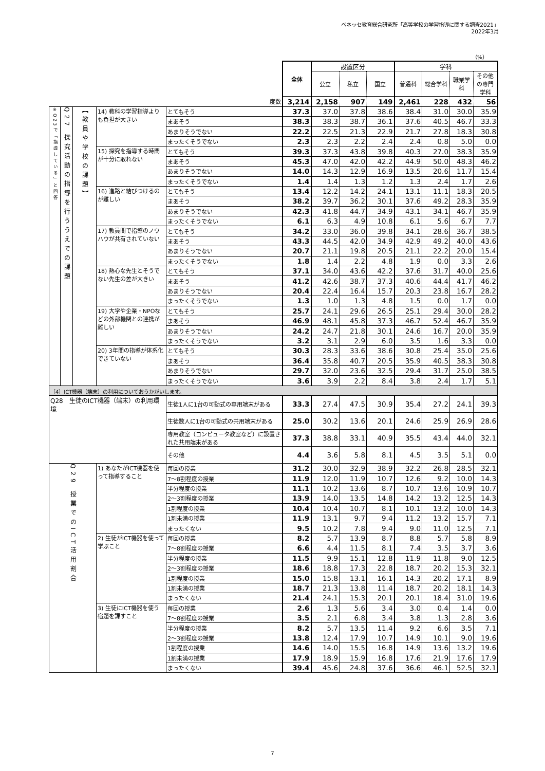ベネッセ教育総合研究所「高等学校の学習指導に関する調査2021」
2022年3月
（%）
| | | | | | 全体 | 設置区分 | | | 学科 | | | |
| | | | | | | 公立 | 私立 | 国立 | 普通科 | 総合学科 | 職業学科 | その他の専門学科 |
| 度数 | | | | | 3,214 | 2,158 | 907 | 149 | 2,461 | 228 | 432 | 56 |
| ※Q23で「指導している」と回答 | Q27 探究活動の指導を行ううえでの課題 | 【教員や学校の課題】 | 14) 教科の学習指導よりも負担が大きい | とてもそう | 37.3 | 37.0 | 37.8 | 38.6 | 38.4 | 31.0 | 30.0 | 35.9 |
| | | | | まあそう | 38.3 | 38.3 | 38.7 | 36.1 | 37.6 | 40.5 | 46.7 | 33.3 |
| | | | | あまりそうでない | 22.2 | 22.5 | 21.3 | 22.9 | 21.7 | 27.8 | 18.3 | 30.8 |
| | | | | まったくそうでない | 2.3 | 2.3 | 2.2 | 2.4 | 2.4 | 0.8 | 5.0 | 0.0 |
| | | | 15) 探究を指導する時間が十分に取れない | とてもそう | 39.3 | 37.3 | 43.8 | 39.8 | 40.3 | 27.0 | 38.3 | 35.9 |
| | | | | まあそう | 45.3 | 47.0 | 42.0 | 42.2 | 44.9 | 50.0 | 48.3 | 46.2 |
| | | | | あまりそうでない | 14.0 | 14.3 | 12.9 | 16.9 | 13.5 | 20.6 | 11.7 | 15.4 |
| | | | | まったくそうでない | 1.4 | 1.4 | 1.3 | 1.2 | 1.3 | 2.4 | 1.7 | 2.6 |
| | | | 16) 進路と結びつけるのが難しい | とてもそう | 13.4 | 12.2 | 14.2 | 24.1 | 13.1 | 11.1 | 18.3 | 20.5 |
| | | | | まあそう | 38.2 | 39.7 | 36.2 | 30.1 | 37.6 | 49.2 | 28.3 | 35.9 |
| | | | | あまりそうでない | 42.3 | 41.8 | 44.7 | 34.9 | 43.1 | 34.1 | 46.7 | 35.9 |
| | | | | まったくそうでない | 6.1 | 6.3 | 4.9 | 10.8 | 6.1 | 5.6 | 6.7 | 7.7 |
| | | | 17) 教員間で指導のノウハウが共有されていない | とてもそう | 34.2 | 33.0 | 36.0 | 39.8 | 34.1 | 28.6 | 36.7 | 38.5 |
| | | | | まあそう | 43.3 | 44.5 | 42.0 | 34.9 | 42.9 | 49.2 | 40.0 | 43.6 |
| | | | | あまりそうでない | 20.7 | 21.1 | 19.8 | 20.5 | 21.1 | 22.2 | 20.0 | 15.4 |
| | | | | まったくそうでない | 1.8 | 1.4 | 2.2 | 4.8 | 1.9 | 0.0 | 3.3 | 2.6 |
| | | | 18) 熱心な先生とそうでない先生の差が大きい | とてもそう | 37.1 | 34.0 | 43.6 | 42.2 | 37.6 | 31.7 | 40.0 | 25.6 |
| | | | | まあそう | 41.2 | 42.6 | 38.7 | 37.3 | 40.6 | 44.4 | 41.7 | 46.2 |
| | | | | あまりそうでない | 20.4 | 22.4 | 16.4 | 15.7 | 20.3 | 23.8 | 16.7 | 28.2 |
| | | | | まったくそうでない | 1.3 | 1.0 | 1.3 | 4.8 | 1.5 | 0.0 | 1.7 | 0.0 |
| | | | 19) 大学や企業・NPOなどの外部機関との連携が難しい | とてもそう | 25.7 | 24.1 | 29.6 | 26.5 | 25.1 | 29.4 | 30.0 | 28.2 |
| | | | | まあそう | 46.9 | 48.1 | 45.8 | 37.3 | 46.7 | 52.4 | 46.7 | 35.9 |
| | | | | あまりそうでない | 24.2 | 24.7 | 21.8 | 30.1 | 24.6 | 16.7 | 20.0 | 35.9 |
| | | | | まったくそうでない | 3.2 | 3.1 | 2.9 | 6.0 | 3.5 | 1.6 | 3.3 | 0.0 |
| | | | 20) 3年間の指導が体系化できていない | とてもそう | 30.3 | 28.3 | 33.6 | 38.6 | 30.8 | 25.4 | 35.0 | 25.6 |
| | | | | まあそう | 36.4 | 35.8 | 40.7 | 20.5 | 35.9 | 40.5 | 38.3 | 30.8 |
| | | | | あまりそうでない | 29.7 | 32.0 | 23.6 | 32.5 | 29.4 | 31.7 | 25.0 | 38.5 |
| | | | | まったくそうでない | 3.6 | 3.9 | 2.2 | 8.4 | 3.8 | 2.4 | 1.7 | 5.1 |
| ［4］ICT機器（端末）の利用についておうかがいします。 | | | | | | | | | | | | |
| Q28 生徒のICT機器（端末）の利用環境 | | | | 生徒1人に1台の可動式の専用端末がある | 33.3 | 27.4 | 47.5 | 30.9 | 35.4 | 27.2 | 24.1 | 39.3 |
| | | | | 生徒数人に1台の可動式の共用端末がある | 25.0 | 30.2 | 13.6 | 20.1 | 24.6 | 25.9 | 26.9 | 28.6 |
| | | | | 専用教室（コンピュータ教室など）に設置された共用端末がある | 37.3 | 38.8 | 33.1 | 40.9 | 35.5 | 43.4 | 44.0 | 32.1 |
| | | | | その他 | 4.4 | 3.6 | 5.8 | 8.1 | 4.5 | 3.5 | 5.1 | 0.0 |
| Q29 授業でのICT活用割合 | | | 1) あなたがICT機器を使って指導すること | 毎回の授業 | 31.2 | 30.0 | 32.9 | 38.9 | 32.2 | 26.8 | 28.5 | 32.1 |
| | | | | 7～8割程度の授業 | 11.9 | 12.0 | 11.9 | 10.7 | 12.6 | 9.2 | 10.0 | 14.3 |
| | | | | 半分程度の授業 | 11.1 | 10.2 | 13.6 | 8.7 | 10.7 | 13.6 | 10.9 | 10.7 |
| | | | | 2～3割程度の授業 | 13.9 | 14.0 | 13.5 | 14.8 | 14.2 | 13.2 | 12.5 | 14.3 |
| | | | | 1割程度の授業 | 10.4 | 10.4 | 10.7 | 8.1 | 10.1 | 13.2 | 10.0 | 14.3 |
| | | | | 1割未満の授業 | 11.9 | 13.1 | 9.7 | 9.4 | 11.2 | 13.2 | 15.7 | 7.1 |
| | | | | まったくない | 9.5 | 10.2 | 7.8 | 9.4 | 9.0 | 11.0 | 12.5 | 7.1 |
| | | | 2) 生徒がICT機器を使って学ぶこと | 毎回の授業 | 8.2 | 5.7 | 13.9 | 8.7 | 8.8 | 5.7 | 5.8 | 8.9 |
| | | | | 7～8割程度の授業 | 6.6 | 4.4 | 11.5 | 8.1 | 7.4 | 3.5 | 3.7 | 3.6 |
| | | | | 半分程度の授業 | 11.5 | 9.9 | 15.1 | 12.8 | 11.9 | 11.8 | 9.0 | 12.5 |
| | | | | 2～3割程度の授業 | 18.6 | 18.8 | 17.3 | 22.8 | 18.7 | 20.2 | 15.3 | 32.1 |
| | | | | 1割程度の授業 | 15.0 | 15.8 | 13.1 | 16.1 | 14.3 | 20.2 | 17.1 | 8.9 |
| | | | | 1割未満の授業 | 18.7 | 21.3 | 13.8 | 11.4 | 18.7 | 20.2 | 18.1 | 14.3 |
| | | | | まったくない | 21.4 | 24.1 | 15.3 | 20.1 | 20.1 | 18.4 | 31.0 | 19.6 |
| | | | 3) 生徒にICT機器を使う宿題を課すこと | 毎回の授業 | 2.6 | 1.3 | 5.6 | 3.4 | 3.0 | 0.4 | 1.4 | 0.0 |
| | | | | 7～8割程度の授業 | 3.5 | 2.1 | 6.8 | 3.4 | 3.8 | 1.3 | 2.8 | 3.6 |
| | | | | 半分程度の授業 | 8.2 | 5.7 | 13.5 | 11.4 | 9.2 | 6.6 | 3.5 | 7.1 |
| | | | | 2～3割程度の授業 | 13.8 | 12.4 | 17.9 | 10.7 | 14.9 | 10.1 | 9.0 | 19.6 |
| | | | | 1割程度の授業 | 14.6 | 14.0 | 15.5 | 16.8 | 14.9 | 13.6 | 13.2 | 19.6 |
| | | | | 1割未満の授業 | 17.9 | 18.9 | 15.9 | 16.8 | 17.6 | 21.9 | 17.6 | 17.9 |
| | | | | まったくない | 39.4 | 45.6 | 24.8 | 37.6 | 36.6 | 46.1 | 52.5 | 32.1 |
7